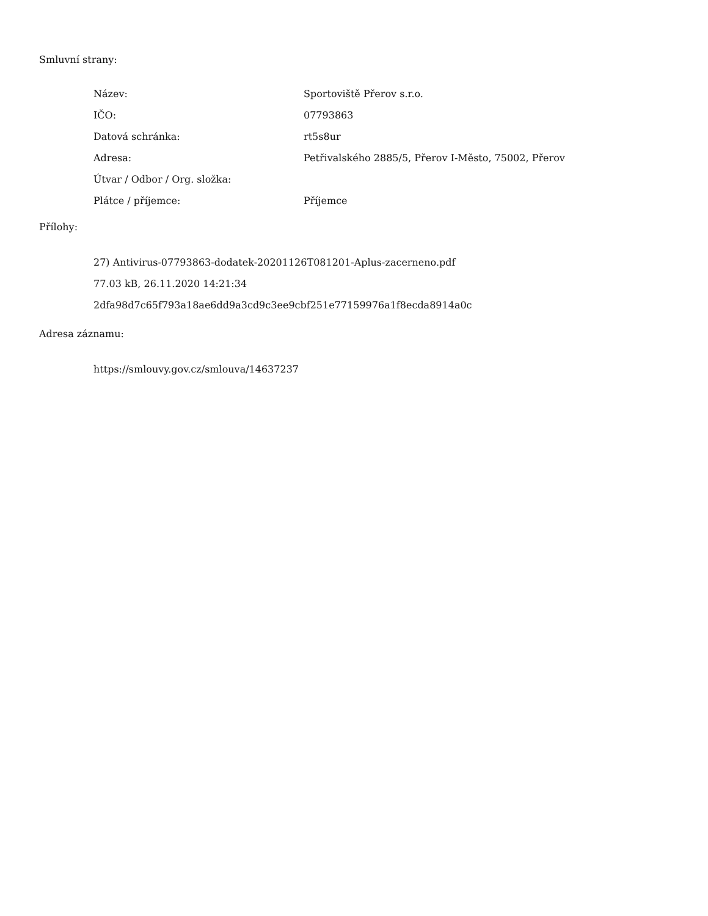Smluvní strany:
| Název: | Sportoviště Přerov s.r.o. |
| IČO: | 07793863 |
| Datová schránka: | rt5s8ur |
| Adresa: | Petřivalského 2885/5, Přerov I-Město, 75002, Přerov |
| Útvar / Odbor / Org. složka: | |
| Plátce / příjemce: | Příjemce |
Přílohy:
27) Antivirus-07793863-dodatek-20201126T081201-Aplus-zacerneno.pdf
77.03 kB, 26.11.2020 14:21:34
2dfa98d7c65f793a18ae6dd9a3cd9c3ee9cbf251e77159976a1f8ecda8914a0c
Adresa záznamu:
https://smlouvy.gov.cz/smlouva/14637237